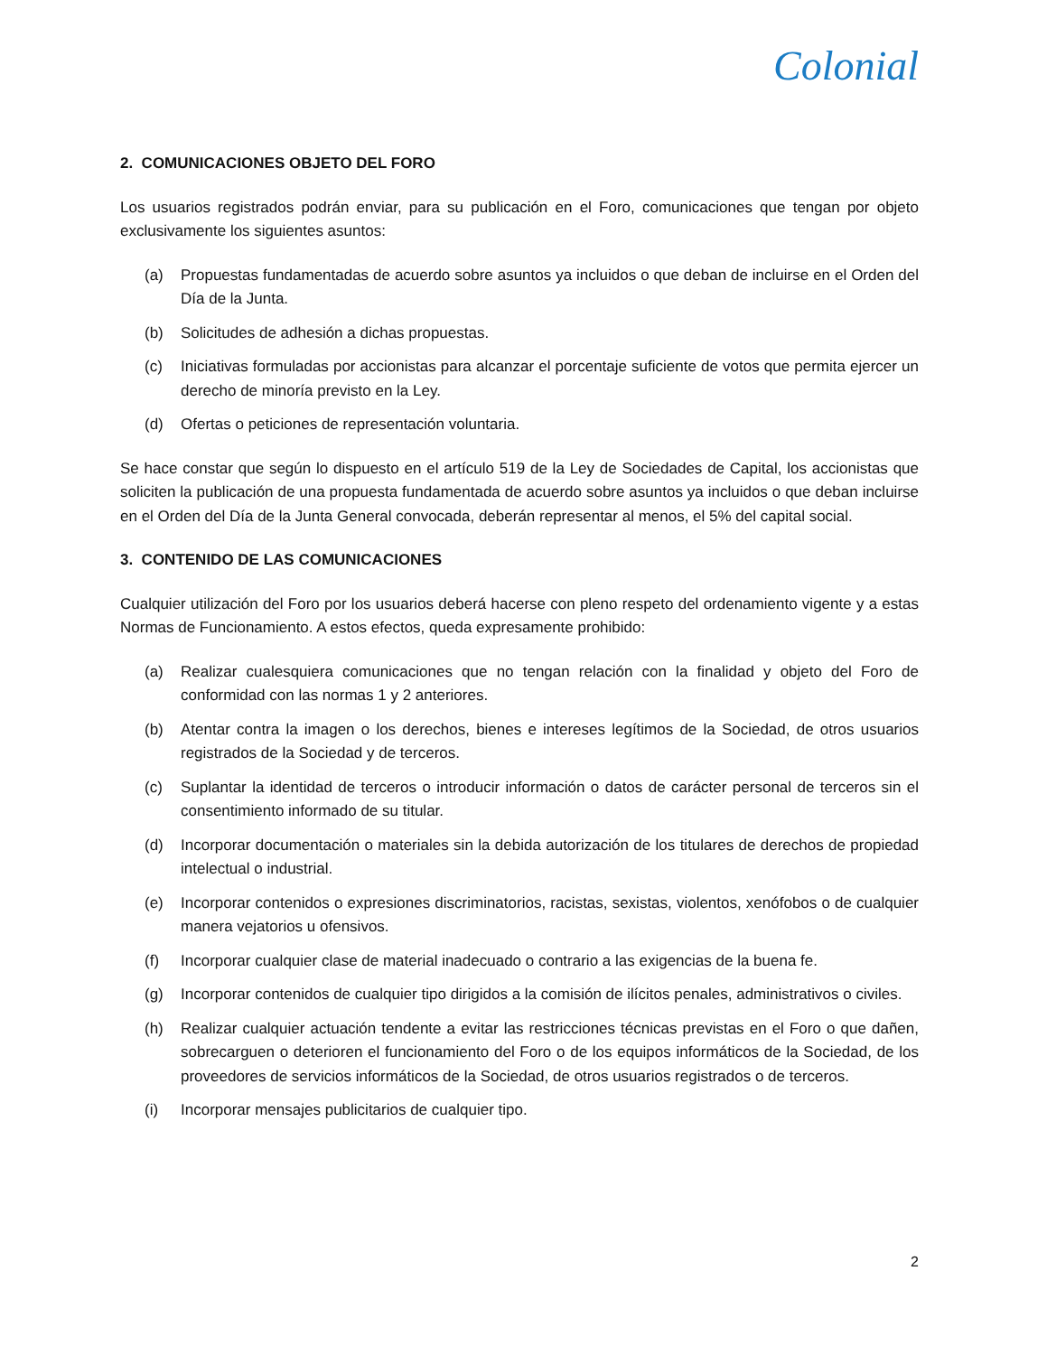Colonial
2. COMUNICACIONES OBJETO DEL FORO
Los usuarios registrados podrán enviar, para su publicación en el Foro, comunicaciones que tengan por objeto exclusivamente los siguientes asuntos:
(a) Propuestas fundamentadas de acuerdo sobre asuntos ya incluidos o que deban de incluirse en el Orden del Día de la Junta.
(b) Solicitudes de adhesión a dichas propuestas.
(c) Iniciativas formuladas por accionistas para alcanzar el porcentaje suficiente de votos que permita ejercer un derecho de minoría previsto en la Ley.
(d) Ofertas o peticiones de representación voluntaria.
Se hace constar que según lo dispuesto en el artículo 519 de la Ley de Sociedades de Capital, los accionistas que soliciten la publicación de una propuesta fundamentada de acuerdo sobre asuntos ya incluidos o que deban incluirse en el Orden del Día de la Junta General convocada, deberán representar al menos, el 5% del capital social.
3. CONTENIDO DE LAS COMUNICACIONES
Cualquier utilización del Foro por los usuarios deberá hacerse con pleno respeto del ordenamiento vigente y a estas Normas de Funcionamiento. A estos efectos, queda expresamente prohibido:
(a) Realizar cualesquiera comunicaciones que no tengan relación con la finalidad y objeto del Foro de conformidad con las normas 1 y 2 anteriores.
(b) Atentar contra la imagen o los derechos, bienes e intereses legítimos de la Sociedad, de otros usuarios registrados de la Sociedad y de terceros.
(c) Suplantar la identidad de terceros o introducir información o datos de carácter personal de terceros sin el consentimiento informado de su titular.
(d) Incorporar documentación o materiales sin la debida autorización de los titulares de derechos de propiedad intelectual o industrial.
(e) Incorporar contenidos o expresiones discriminatorios, racistas, sexistas, violentos, xenófobos o de cualquier manera vejatorios u ofensivos.
(f) Incorporar cualquier clase de material inadecuado o contrario a las exigencias de la buena fe.
(g) Incorporar contenidos de cualquier tipo dirigidos a la comisión de ilícitos penales, administrativos o civiles.
(h) Realizar cualquier actuación tendente a evitar las restricciones técnicas previstas en el Foro o que dañen, sobrecarguen o deterioren el funcionamiento del Foro o de los equipos informáticos de la Sociedad, de los proveedores de servicios informáticos de la Sociedad, de otros usuarios registrados o de terceros.
(i) Incorporar mensajes publicitarios de cualquier tipo.
2